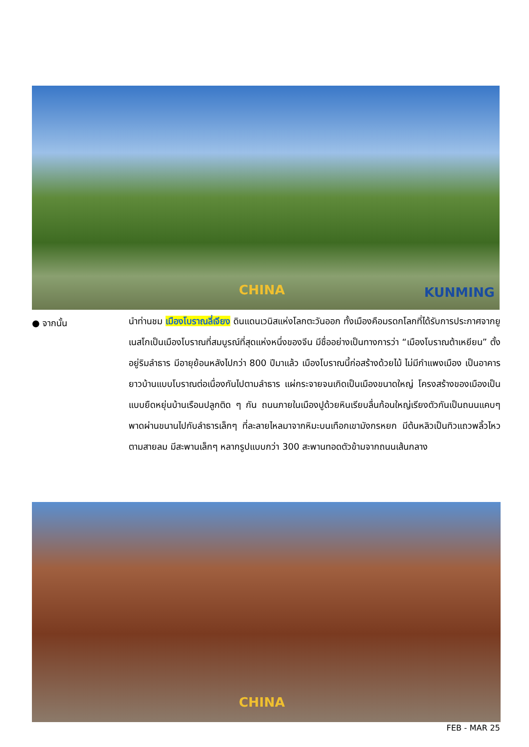KUNMING CHINA
● จากนั้น
นำท่านชม เมืองโบราณลี่เจียง ดินแดนเวนิสแห่งโลกตะวันออก ทั้งเมืองคือมรดกโลกที่ได้รับการประกาศจากยูเนสโกเป็นเมืองโบราณที่สมบูรณ์ที่สุดแห่งหนึ่งของจีน มีชื่ออย่างเป็นทางการว่า “เมืองโบราณต้าเหยียน” ตั้งอยู่ริมลำธาร มีอายุย้อนหลังไปกว่า 800 ปีมาแล้ว เมืองโบราณนี้ก่อสร้างด้วยไม้ ไม่มีกำแพงเมือง เป็นอาคารยาวบ้านแบบโบราณต่อเนื่องกันไปตามลำธาร แผ่กระจายจนเกิดเป็นเมืองขนาดใหญ่ โครงสร้างของเมืองเป็นแบบยืดหยุ่นบ้านเรือนปลูกติด ๆ กัน ถนนภายในเมืองปูด้วยหินเรียบลื่นก้อนใหญ่เรียงตัวกันเป็นถนนแคบๆ พาดผ่านขนานไปกับลำธารเล็กๆ ที่ละลายไหลมาจากหิมะบนเทือกเขามังกรหยก มีต้นหลิวเป็นทิวแถวพลิ้วไหวตามสายลม มีสะพานเล็กๆ หลากรูปแบบกว่า 300 สะพานทอดตัวข้ามจากถนนเส้นกลาง
CHINA
FEB - MAR 25